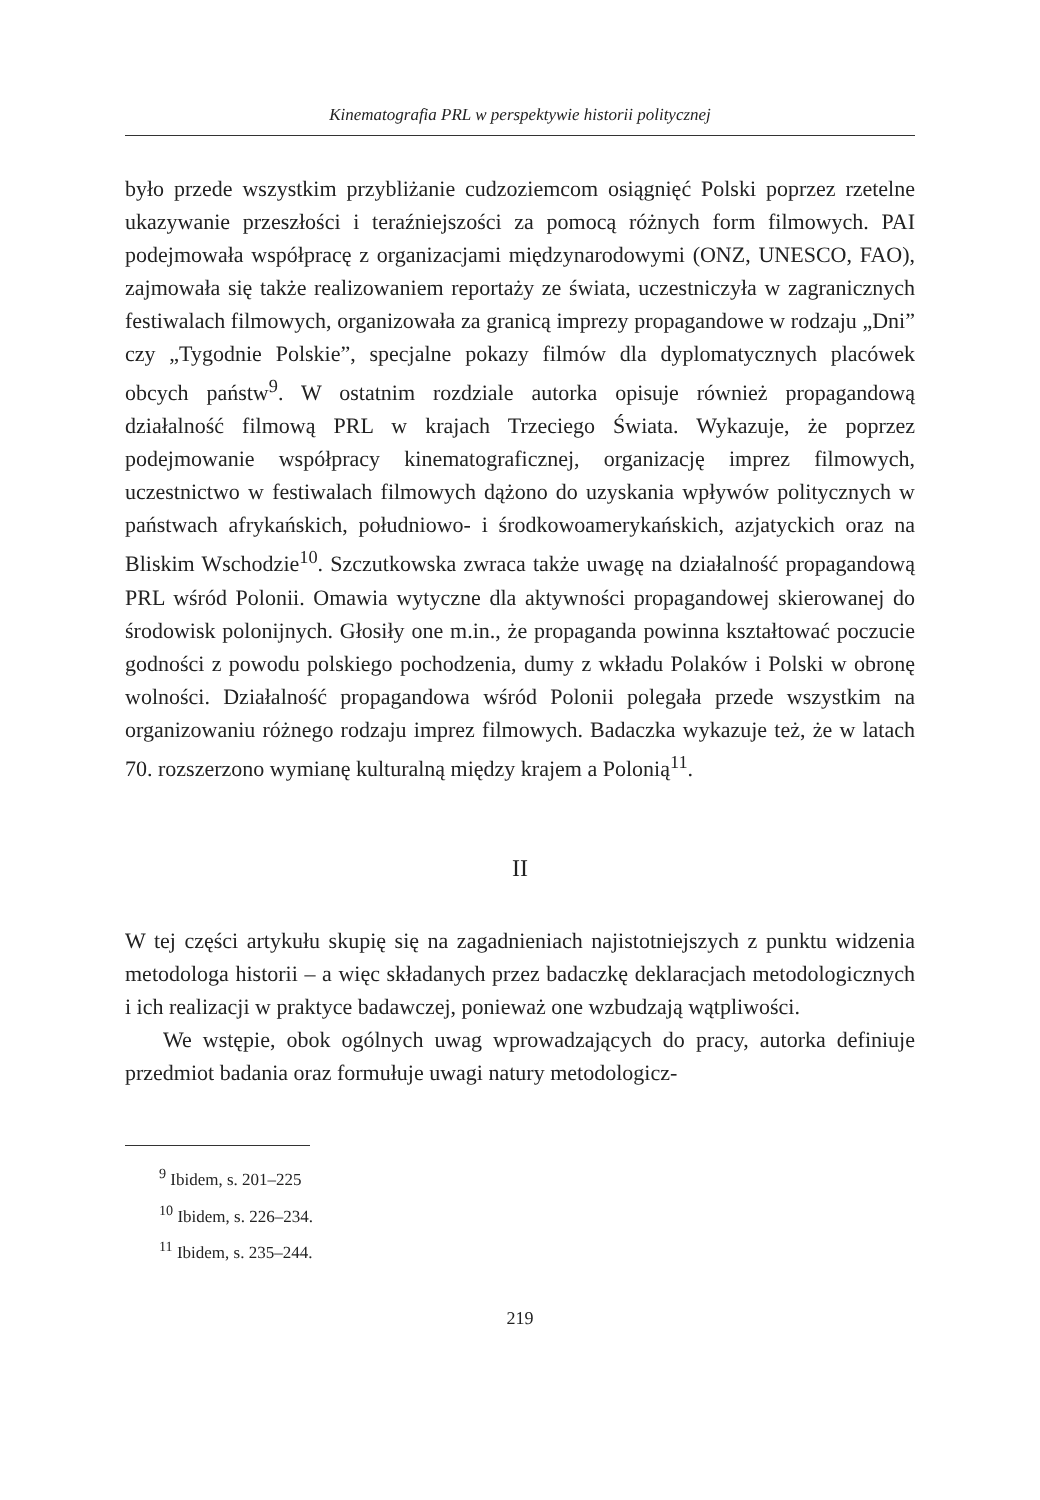Kinematografia PRL w perspektywie historii politycznej
było przede wszystkim przybliżanie cudzoziemcom osiągnięć Polski poprzez rzetelne ukazywanie przeszłości i teraźniejszości za pomocą różnych form filmowych. PAI podejmowała współpracę z organizacjami międzynarodowymi (ONZ, UNESCO, FAO), zajmowała się także realizowaniem reportaży ze świata, uczestniczyła w zagranicznych festiwalach filmowych, organizowała za granicą imprezy propagandowe w rodzaju „Dni” czy „Tygodnie Polskie”, specjalne pokazy filmów dla dyplomatycznych placówek obcych państw<sup>9</sup>. W ostatnim rozdziale autorka opisuje również propagandową działalność filmową PRL w krajach Trzeciego Świata. Wykazuje, że poprzez podejmowanie współpracy kinematograficznej, organizację imprez filmowych, uczestnictwo w festiwalach filmowych dążono do uzyskania wpływów politycznych w państwach afrykańskich, południowo- i środkowoamerykańskich, azjatyckich oraz na Bliskim Wschodzie<sup>10</sup>. Szczutkowska zwraca także uwagę na działalność propagandową PRL wśród Polonii. Omawia wytyczne dla aktywności propagandowej skierowanej do środowisk polonijnych. Głosiły one m.in., że propaganda powinna kształtować poczucie godności z powodu polskiego pochodzenia, dumy z wkładu Polaków i Polski w obronę wolności. Działalność propagandowa wśród Polonii polegała przede wszystkim na organizowaniu różnego rodzaju imprez filmowych. Badaczka wykazuje też, że w latach 70. rozszerzono wymianę kulturalną między krajem a Polonią<sup>11</sup>.
II
W tej części artykułu skupię się na zagadnieniach najistotniejszych z punktu widzenia metodologa historii – a więc składanych przez badaczkę deklaracjach metodologicznych i ich realizacji w praktyce badawczej, ponieważ one wzbudzają wątpliwości.
We wstępie, obok ogólnych uwag wprowadzających do pracy, autorka definiuje przedmiot badania oraz formułuje uwagi natury metodologicz-
<sup>9</sup> Ibidem, s. 201–225
<sup>10</sup> Ibidem, s. 226–234.
<sup>11</sup> Ibidem, s. 235–244.
219